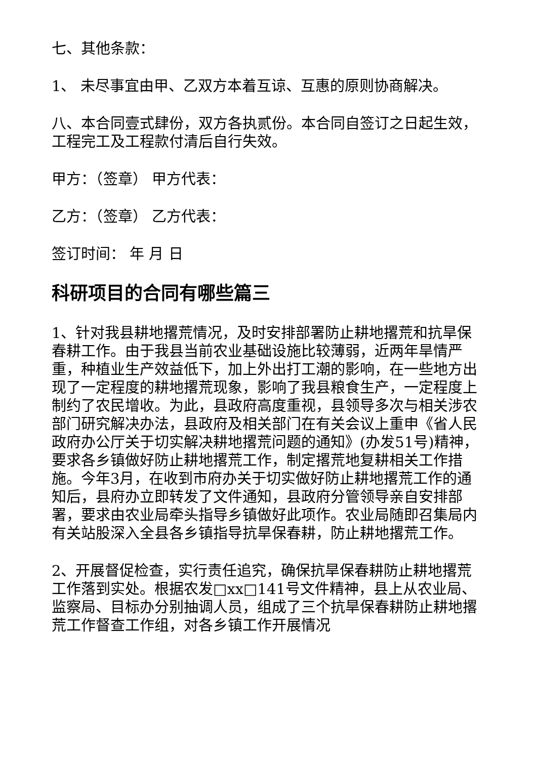七、其他条款：
1、 未尽事宜由甲、乙双方本着互谅、互惠的原则协商解决。
八、本合同壹式肆份，双方各执贰份。本合同自签订之日起生效，工程完工及工程款付清后自行失效。
甲方：（签章） 甲方代表：
乙方：（签章） 乙方代表：
签订时间： 年 月 日
科研项目的合同有哪些篇三
1、针对我县耕地撂荒情况，及时安排部署防止耕地撂荒和抗旱保春耕工作。由于我县当前农业基础设施比较薄弱，近两年旱情严重，种植业生产效益低下，加上外出打工潮的影响，在一些地方出现了一定程度的耕地撂荒现象，影响了我县粮食生产，一定程度上制约了农民增收。为此，县政府高度重视，县领导多次与相关涉农部门研究解决办法，县政府及相关部门在有关会议上重申《省人民政府办公厅关于切实解决耕地撂荒问题的通知》(办发51号)精神，要求各乡镇做好防止耕地撂荒工作，制定撂荒地复耕相关工作措施。今年3月，在收到市府办关于切实做好防止耕地撂荒工作的通知后，县府办立即转发了文件通知，县政府分管领导亲自安排部署，要求由农业局牵头指导乡镇做好此项作。农业局随即召集局内有关站股深入全县各乡镇指导抗旱保春耕，防止耕地撂荒工作。
2、开展督促检查，实行责任追究，确保抗旱保春耕防止耕地撂荒工作落到实处。根据农发□xx□141号文件精神，县上从农业局、监察局、目标办分别抽调人员，组成了三个抗旱保春耕防止耕地撂荒工作督查工作组，对各乡镇工作开展情况